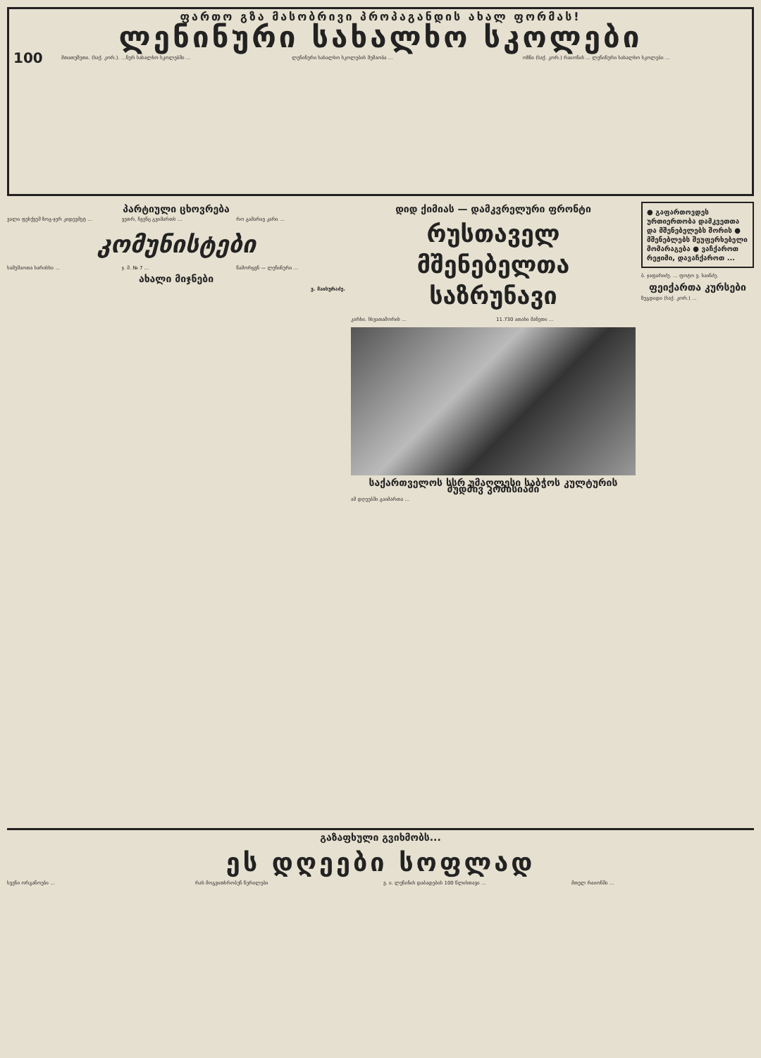ფართო გზა მასობრივი პროპაგანდის ახალ ფორმას!
ლენინური სახალხო სკოლები
100
მთათუშეთი. (საქ. კორ.). ...ნურ სახალხო სკოლებში ...
ლენინური სახალხო სკოლების მუშაობა ...
ოზნი (საქ. კორ.) რაიონის ... ლენინური სახალხო სკოლები ...
პარტიული ცხოვრება
ვალი ფეხქვეშ ზოგ-ჯერ კიდევმეტ ...
ვეთრ, ჩვენც გვიმართს ... რო გამარავ კარი ...
კომუნისტები
სამუშაოთა ხარისხი ... ჯ. მ. № 7 ... წამორყვნ — ლენინური ...
ახალი მიჯნები
ვ. მაისურაძე.
დიდ ქიმიას — დამკვრელური ფრონტი
რუსთაველ მშენებელთა საზრუნავი
კარხი. სხვათაშორის ... 11.730 ათასი მანეთი ...
საქართველოს სსრ უმაღლესი საბჭოს კულტურის მუდმივ კომისიაში
ამ დღეებში გაიმართა ...
● გაფართოვდეს ურთიერთობა დამკვეთთა და მშენებელებს შორის ● მშენებლებს შეუფერხებელი მომარაგება ● ვაჩქაროთ რეჟიმი, დავაჩქაროთ ...
ბ. ჯაფარიძე. ... ფოტო ვ. ხაინძე.
ფეიქართა კურსები
ზუგდიდი (საქ. კორ.) ...
გაზაფხული გვიხმობს...
ეს დღეები სოფლად
ხვენი ორგანოები ... რას მოგვითხრობენ წერილები ვ. ი. ლენინის დაბადების 100 წლისთავი ...
მთელ რაიონში ...